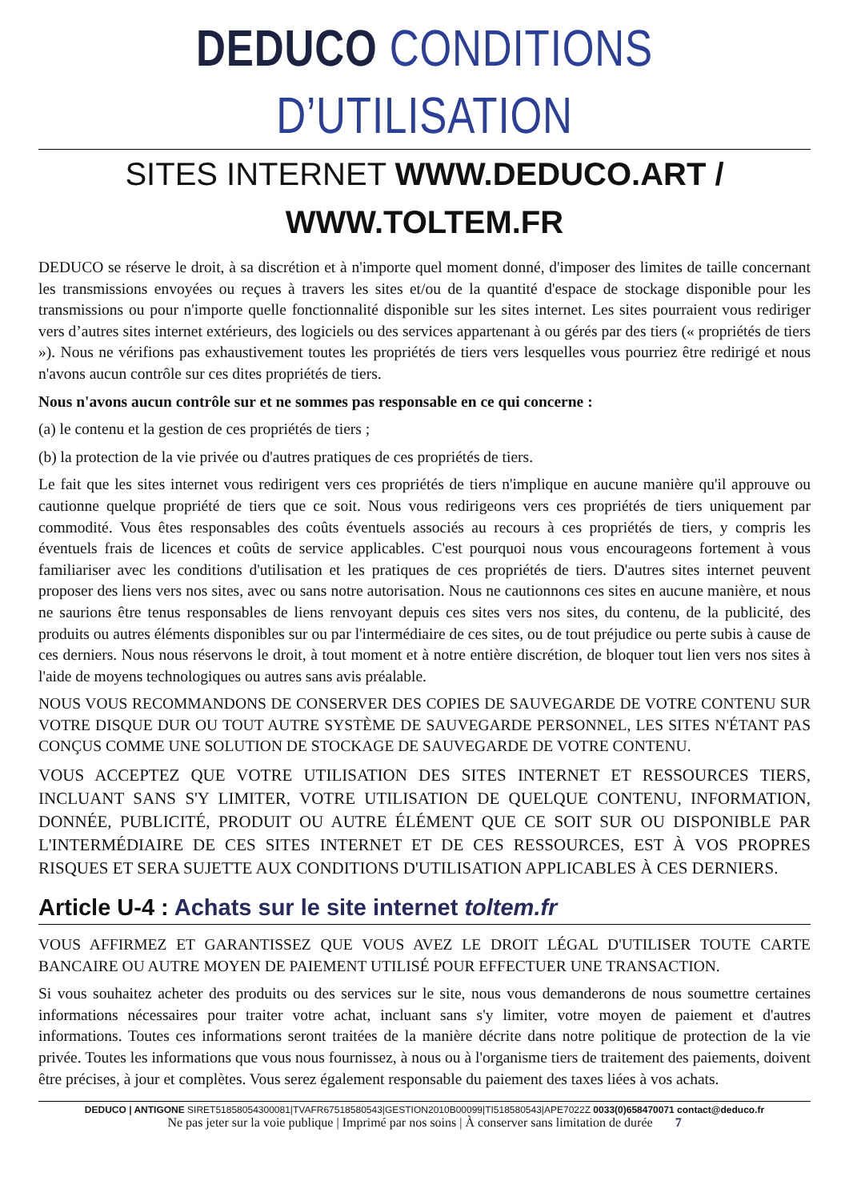DEDUCO CONDITIONS D’UTILISATION
SITES INTERNET WWW.DEDUCO.ART / WWW.TOLTEM.FR
DEDUCO se réserve le droit, à sa discrétion et à n'importe quel moment donné, d'imposer des limites de taille concernant les transmissions envoyées ou reçues à travers les sites et/ou de la quantité d'espace de stockage disponible pour les transmissions ou pour n'importe quelle fonctionnalité disponible sur les sites internet. Les sites pourraient vous rediriger vers d’autres sites internet extérieurs, des logiciels ou des services appartenant à ou gérés par des tiers (« propriétés de tiers »). Nous ne vérifions pas exhaustivement toutes les propriétés de tiers vers lesquelles vous pourriez être redirigé et nous n'avons aucun contrôle sur ces dites propriétés de tiers.
Nous n'avons aucun contrôle sur et ne sommes pas responsable en ce qui concerne :
(a) le contenu et la gestion de ces propriétés de tiers ;
(b) la protection de la vie privée ou d'autres pratiques de ces propriétés de tiers.
Le fait que les sites internet vous redirigent vers ces propriétés de tiers n'implique en aucune manière qu'il approuve ou cautionne quelque propriété de tiers que ce soit. Nous vous redirigeons vers ces propriétés de tiers uniquement par commodité. Vous êtes responsables des coûts éventuels associés au recours à ces propriétés de tiers, y compris les éventuels frais de licences et coûts de service applicables. C'est pourquoi nous vous encourageons fortement à vous familiariser avec les conditions d'utilisation et les pratiques de ces propriétés de tiers. D'autres sites internet peuvent proposer des liens vers nos sites, avec ou sans notre autorisation. Nous ne cautionnons ces sites en aucune manière, et nous ne saurions être tenus responsables de liens renvoyant depuis ces sites vers nos sites, du contenu, de la publicité, des produits ou autres éléments disponibles sur ou par l'intermédiaire de ces sites, ou de tout préjudice ou perte subis à cause de ces derniers. Nous nous réservons le droit, à tout moment et à notre entière discrétion, de bloquer tout lien vers nos sites à l'aide de moyens technologiques ou autres sans avis préalable.
NOUS VOUS RECOMMANDONS DE CONSERVER DES COPIES DE SAUVEGARDE DE VOTRE CONTENU SUR VOTRE DISQUE DUR OU TOUT AUTRE SYSTÈME DE SAUVEGARDE PERSONNEL, LES SITES N'ÉTANT PAS CONÇUS COMME UNE SOLUTION DE STOCKAGE DE SAUVEGARDE DE VOTRE CONTENU.
VOUS ACCEPTEZ QUE VOTRE UTILISATION DES SITES INTERNET ET RESSOURCES TIERS, INCLUANT SANS S'Y LIMITER, VOTRE UTILISATION DE QUELQUE CONTENU, INFORMATION, DONNÉE, PUBLICITÉ, PRODUIT OU AUTRE ÉLÉMENT QUE CE SOIT SUR OU DISPONIBLE PAR L'INTERMÉDIAIRE DE CES SITES INTERNET ET DE CES RESSOURCES, EST À VOS PROPRES RISQUES ET SERA SUJETTE AUX CONDITIONS D'UTILISATION APPLICABLES À CES DERNIERS.
Article U-4 : Achats sur le site internet toltem.fr
VOUS AFFIRMEZ ET GARANTISSEZ QUE VOUS AVEZ LE DROIT LÉGAL D'UTILISER TOUTE CARTE BANCAIRE OU AUTRE MOYEN DE PAIEMENT UTILISÉ POUR EFFECTUER UNE TRANSACTION.
Si vous souhaitez acheter des produits ou des services sur le site, nous vous demanderons de nous soumettre certaines informations nécessaires pour traiter votre achat, incluant sans s'y limiter, votre moyen de paiement et d'autres informations. Toutes ces informations seront traitées de la manière décrite dans notre politique de protection de la vie privée. Toutes les informations que vous nous fournissez, à nous ou à l'organisme tiers de traitement des paiements, doivent être précises, à jour et complètes. Vous serez également responsable du paiement des taxes liées à vos achats.
DEDUCO | ANTIGONE SIRET51858054300081|TVAFR67518580543|GESTION2010B00099|TI518580543|APE7022Z 0033(0)658470071 contact@deduco.fr
Ne pas jeter sur la voie publique | Imprimé par nos soins | À conserver sans limitation de durée 7